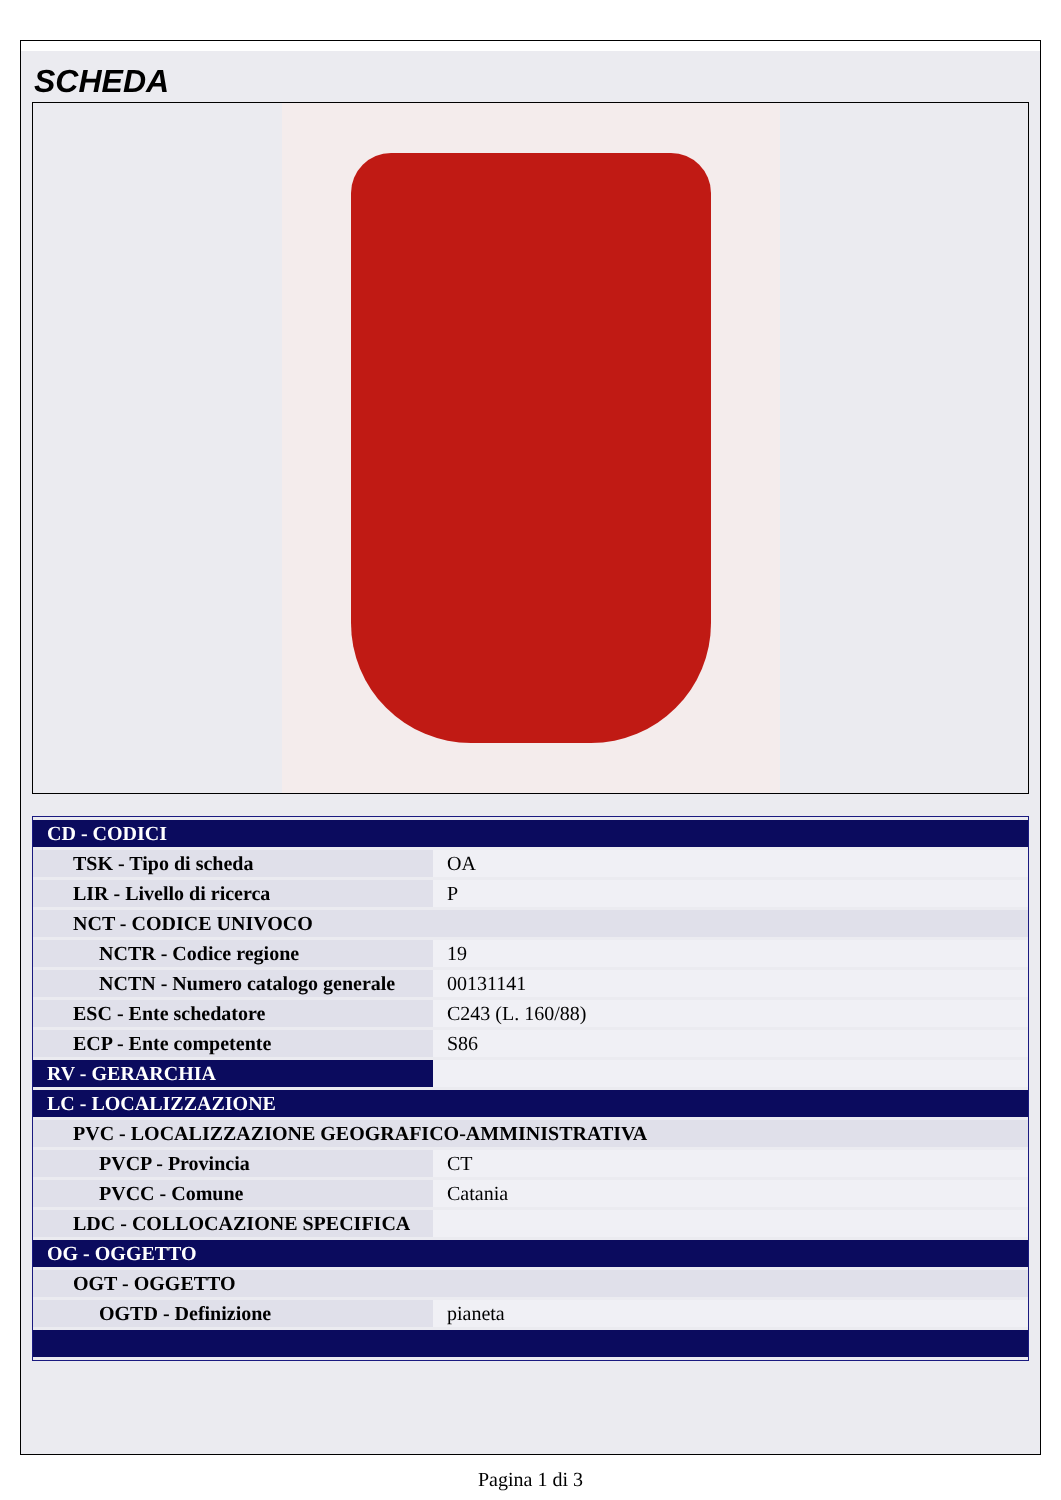SCHEDA
| CD - CODICI | |
| TSK - Tipo di scheda | OA |
| LIR - Livello di ricerca | P |
| NCT - CODICE UNIVOCO | |
| NCTR - Codice regione | 19 |
| NCTN - Numero catalogo generale | 00131141 |
| ESC - Ente schedatore | C243 (L. 160/88) |
| ECP - Ente competente | S86 |
| RV - GERARCHIA | |
| LC - LOCALIZZAZIONE | |
| PVC - LOCALIZZAZIONE GEOGRAFICO-AMMINISTRATIVA | |
| PVCP - Provincia | CT |
| PVCC - Comune | Catania |
| LDC - COLLOCAZIONE SPECIFICA | |
| OG - OGGETTO | |
| OGT - OGGETTO | |
| OGTD - Definizione | pianeta |
Pagina 1 di 3